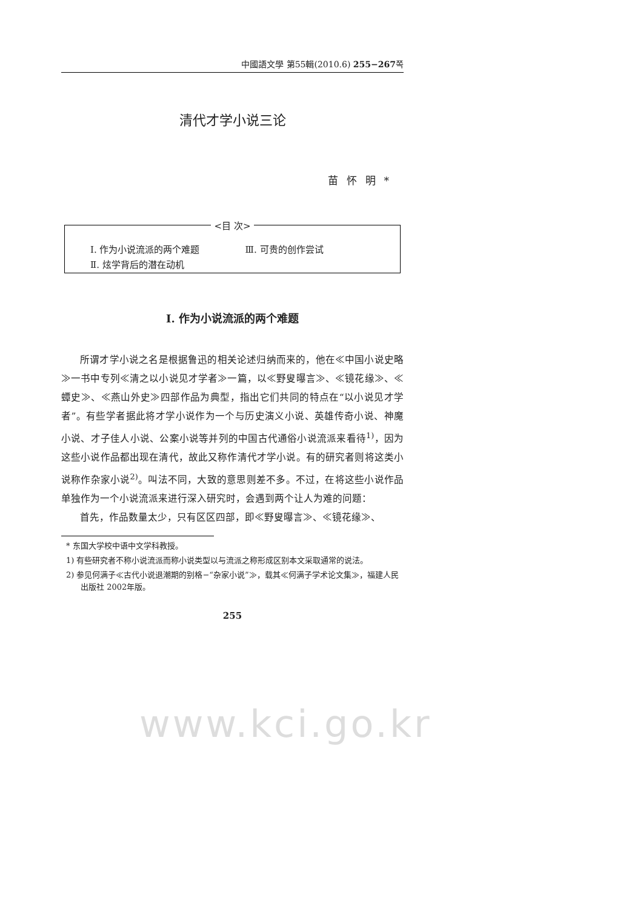中國語文學 第55輯(2010.6) 255−267쪽
清代才学小说三论
苗怀明*
<目 次>
Ⅰ. 作为小说流派的两个难题 Ⅲ. 可贵的创作尝试
Ⅱ. 炫学背后的潜在动机
Ⅰ. 作为小说流派的两个难题
所谓才学小说之名是根据鲁迅的相关论述归纳而来的，他在≪中国小说史略≫一书中专列≪清之以小说见才学者≫一篇，以≪野叟曝言≫、≪镜花缘≫、≪蟫史≫、≪燕山外史≫四部作品为典型，指出它们共同的特点在“以小说见才学者”。有些学者据此将才学小说作为一个与历史演义小说、英雄传奇小说、神魔小说、才子佳人小说、公案小说等并列的中国古代通俗小说流派来看待<sup>1)</sup>，因为这些小说作品都出现在清代，故此又称作清代才学小说。有的研究者则将这类小说称作杂家小说<sup>2)</sup>。叫法不同，大致的意思则差不多。不过，在将这些小说作品单独作为一个小说流派来进行深入研究时，会遇到两个让人为难的问题：
首先，作品数量太少，只有区区四部，即≪野叟曝言≫、≪镜花缘≫、
* 东国大学校中语中文学科教授。
1) 有些研究者不称小说流派而称小说类型以与流派之称形成区别本文采取通常的说法。
2) 参见何满子≪古代小说退潮期的别格−“杂家小说”≫，载其≪何满子学术论文集≫，福建人民出版社 2002年版。
255
www.kci.go.kr